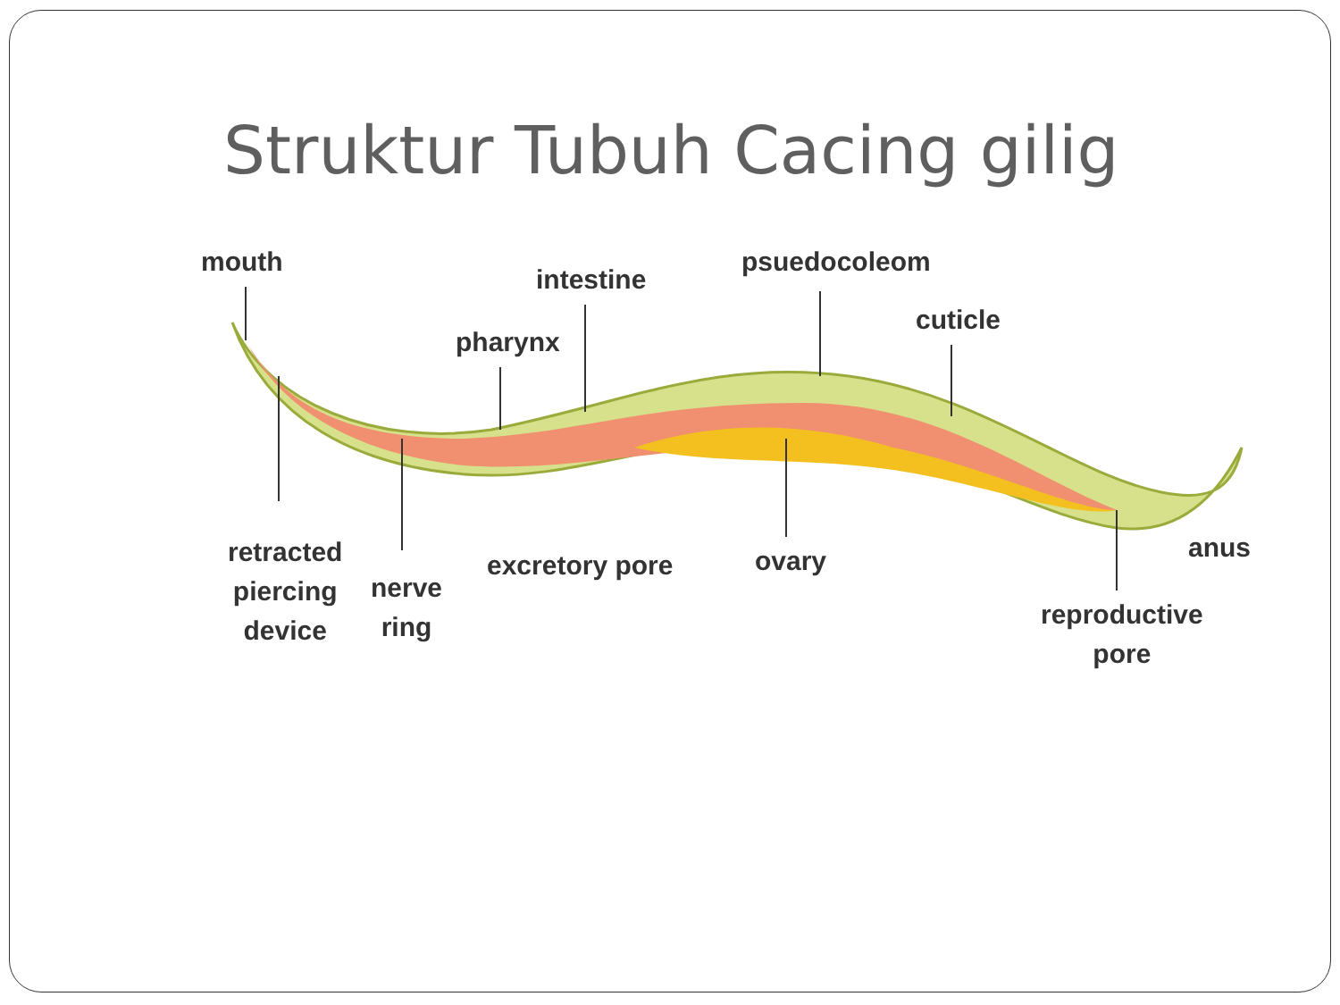Struktur Tubuh Cacing gilig
mouth
intestine
psuedocoleom
cuticle
pharynx
retracted
piercing
device
nerve
ring
excretory pore ovary anus
reproductive
pore